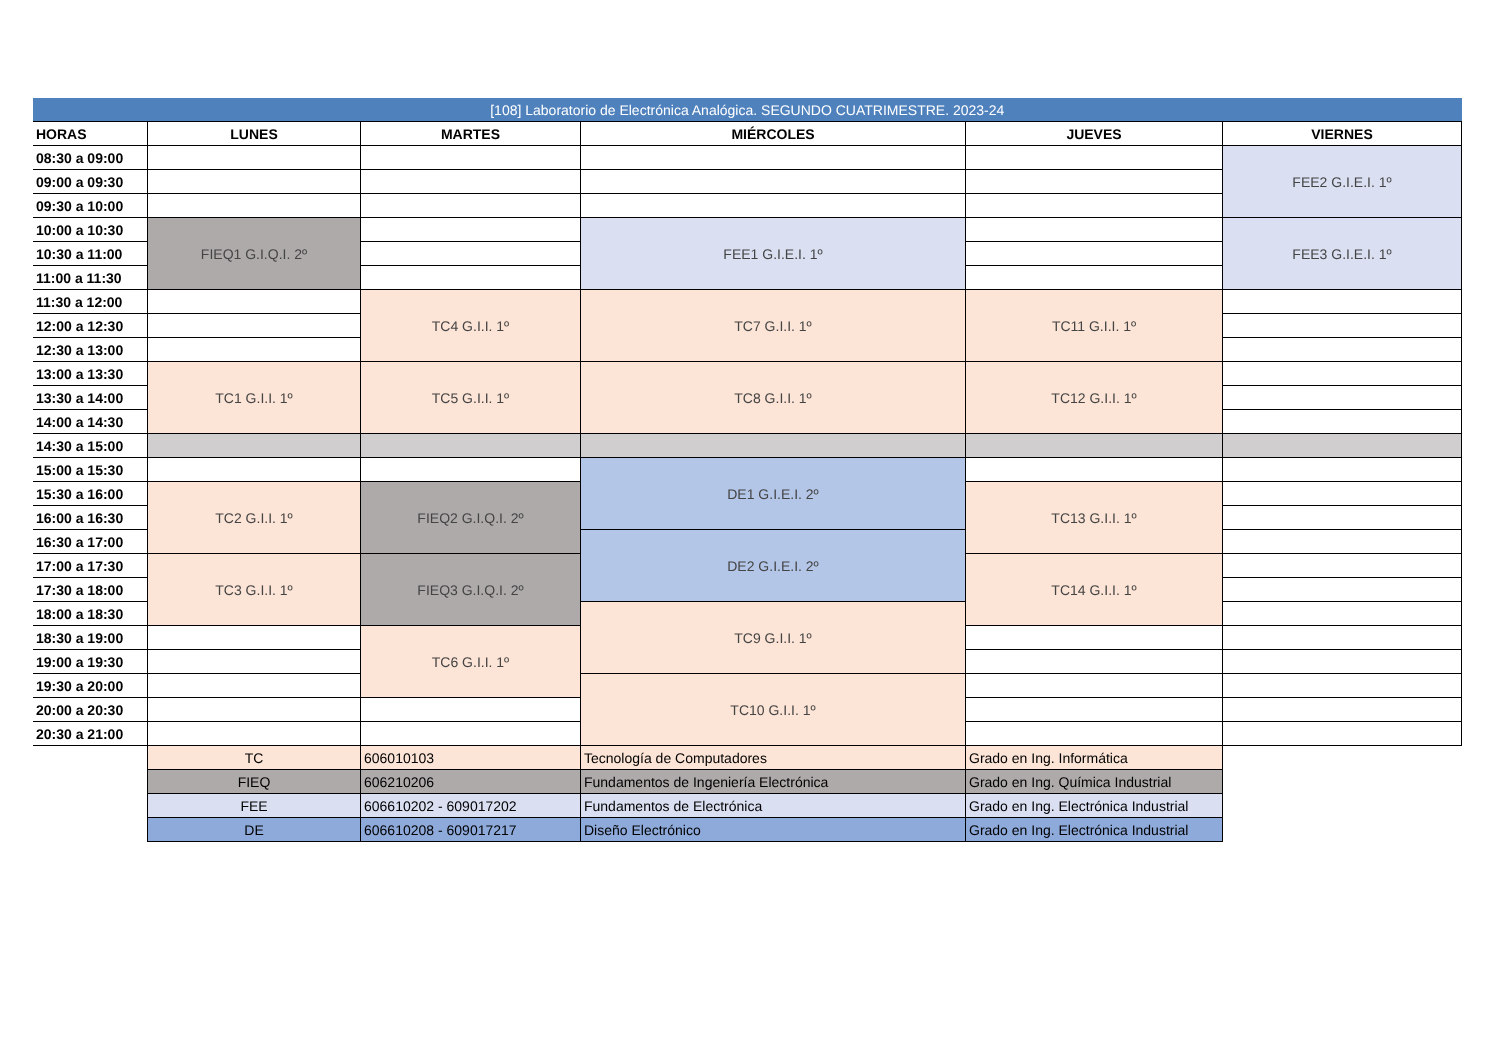| [108] Laboratorio de Electrónica Analógica. SEGUNDO CUATRIMESTRE. 2023-24 | | | | | |
| HORAS | LUNES | MARTES | MIÉRCOLES | JUEVES | VIERNES |
| 08:30 a 09:00 | | | | | FEE2 G.I.E.I. 1º |
| 09:00 a 09:30 | | | | | |
| 09:30 a 10:00 | | | | | |
| 10:00 a 10:30 | FIEQ1 G.I.Q.I. 2º | | FEE1 G.I.E.I. 1º | | FEE3 G.I.E.I. 1º |
| 10:30 a 11:00 | | | | | |
| 11:00 a 11:30 | | | | | |
| 11:30 a 12:00 | | TC4 G.I.I. 1º | TC7 G.I.I. 1º | TC11 G.I.I. 1º | |
| 12:00 a 12:30 | | | | | |
| 12:30 a 13:00 | | | | | |
| 13:00 a 13:30 | TC1 G.I.I. 1º | TC5 G.I.I. 1º | TC8 G.I.I. 1º | TC12 G.I.I. 1º | |
| 13:30 a 14:00 | | | | | |
| 14:00 a 14:30 | | | | | |
| 14:30 a 15:00 | | | | | |
| 15:00 a 15:30 | | | DE1 G.I.E.I. 2º | | |
| 15:30 a 16:00 | TC2 G.I.I. 1º | FIEQ2 G.I.Q.I. 2º | | TC13 G.I.I. 1º | |
| 16:00 a 16:30 | | | | | |
| 16:30 a 17:00 | | | DE2 G.I.E.I. 2º | | |
| 17:00 a 17:30 | TC3 G.I.I. 1º | FIEQ3 G.I.Q.I. 2º | | TC14 G.I.I. 1º | |
| 17:30 a 18:00 | | | | | |
| 18:00 a 18:30 | | | TC9 G.I.I. 1º | | |
| 18:30 a 19:00 | | TC6 G.I.I. 1º | | | |
| 19:00 a 19:30 | | | | | |
| 19:30 a 20:00 | | | TC10 G.I.I. 1º | | |
| 20:00 a 20:30 | | | | | |
| 20:30 a 21:00 | | | | | |
| | TC | 606010103 | Tecnología de Computadores | Grado en Ing. Informática | |
| | FIEQ | 606210206 | Fundamentos de Ingeniería Electrónica | Grado en Ing. Química Industrial | |
| | FEE | 606610202 - 609017202 | Fundamentos de Electrónica | Grado en Ing. Electrónica Industrial | |
| | DE | 606610208 - 609017217 | Diseño Electrónico | Grado en Ing. Electrónica Industrial | |